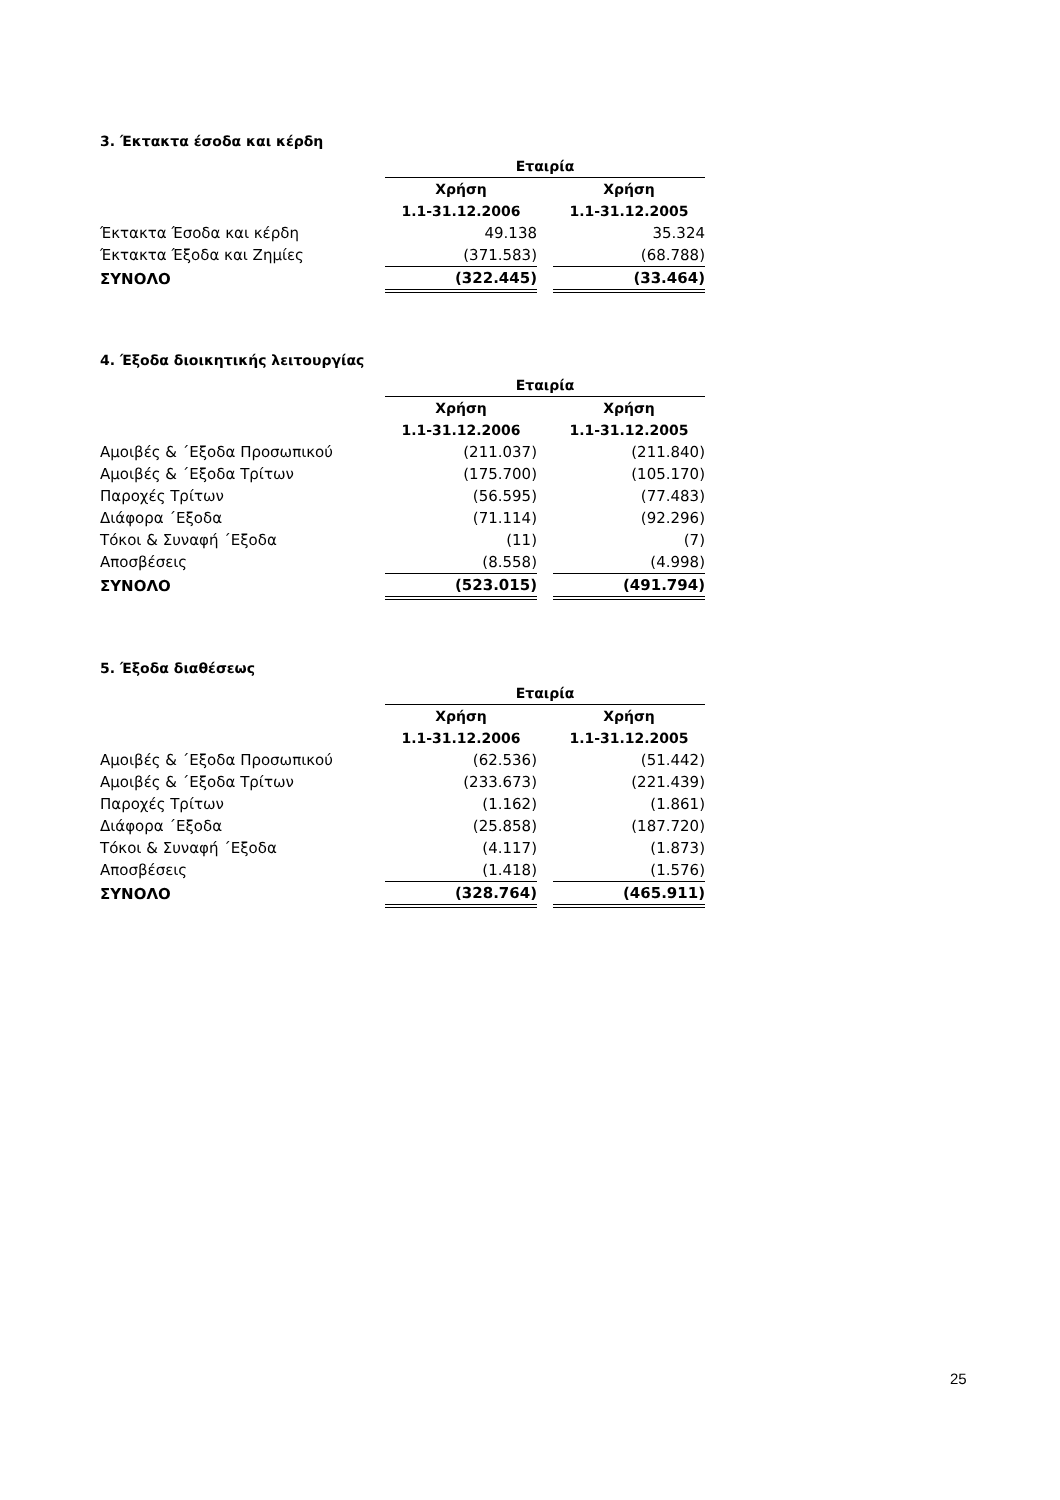3. Έκτακτα έσοδα και κέρδη
| | Εταιρία | | | |
| | Χρήση | | Χρήση | |
| | 1.1-31.12.2006 | | 1.1-31.12.2005 | |
| Έκτακτα Έσοδα και κέρδη | 49.138 | | 35.324 | |
| Έκτακτα Έξοδα και Ζημίες | (371.583) | | (68.788) | |
| ΣΥΝΟΛΟ | (322.445) | | (33.464) | |
4. Έξοδα διοικητικής λειτουργίας
| | Εταιρία | | | |
| | Χρήση | | Χρήση | |
| | 1.1-31.12.2006 | | 1.1-31.12.2005 | |
| Αμοιβές & ΄Εξοδα Προσωπικού | (211.037) | | (211.840) | |
| Αμοιβές & ΄Εξοδα Τρίτων | (175.700) | | (105.170) | |
| Παροχές Τρίτων | (56.595) | | (77.483) | |
| Διάφορα ΄Εξοδα | (71.114) | | (92.296) | |
| Τόκοι & Συναφή ΄Εξοδα | (11) | | (7) | |
| Αποσβέσεις | (8.558) | | (4.998) | |
| ΣΥΝΟΛΟ | (523.015) | | (491.794) | |
5. Έξοδα διαθέσεως
| | Εταιρία | | | |
| | Χρήση | | Χρήση | |
| | 1.1-31.12.2006 | | 1.1-31.12.2005 | |
| Αμοιβές & ΄Εξοδα Προσωπικού | (62.536) | | (51.442) | |
| Αμοιβές & ΄Εξοδα Τρίτων | (233.673) | | (221.439) | |
| Παροχές Τρίτων | (1.162) | | (1.861) | |
| Διάφορα ΄Εξοδα | (25.858) | | (187.720) | |
| Τόκοι & Συναφή ΄Εξοδα | (4.117) | | (1.873) | |
| Αποσβέσεις | (1.418) | | (1.576) | |
| ΣΥΝΟΛΟ | (328.764) | | (465.911) | |
25